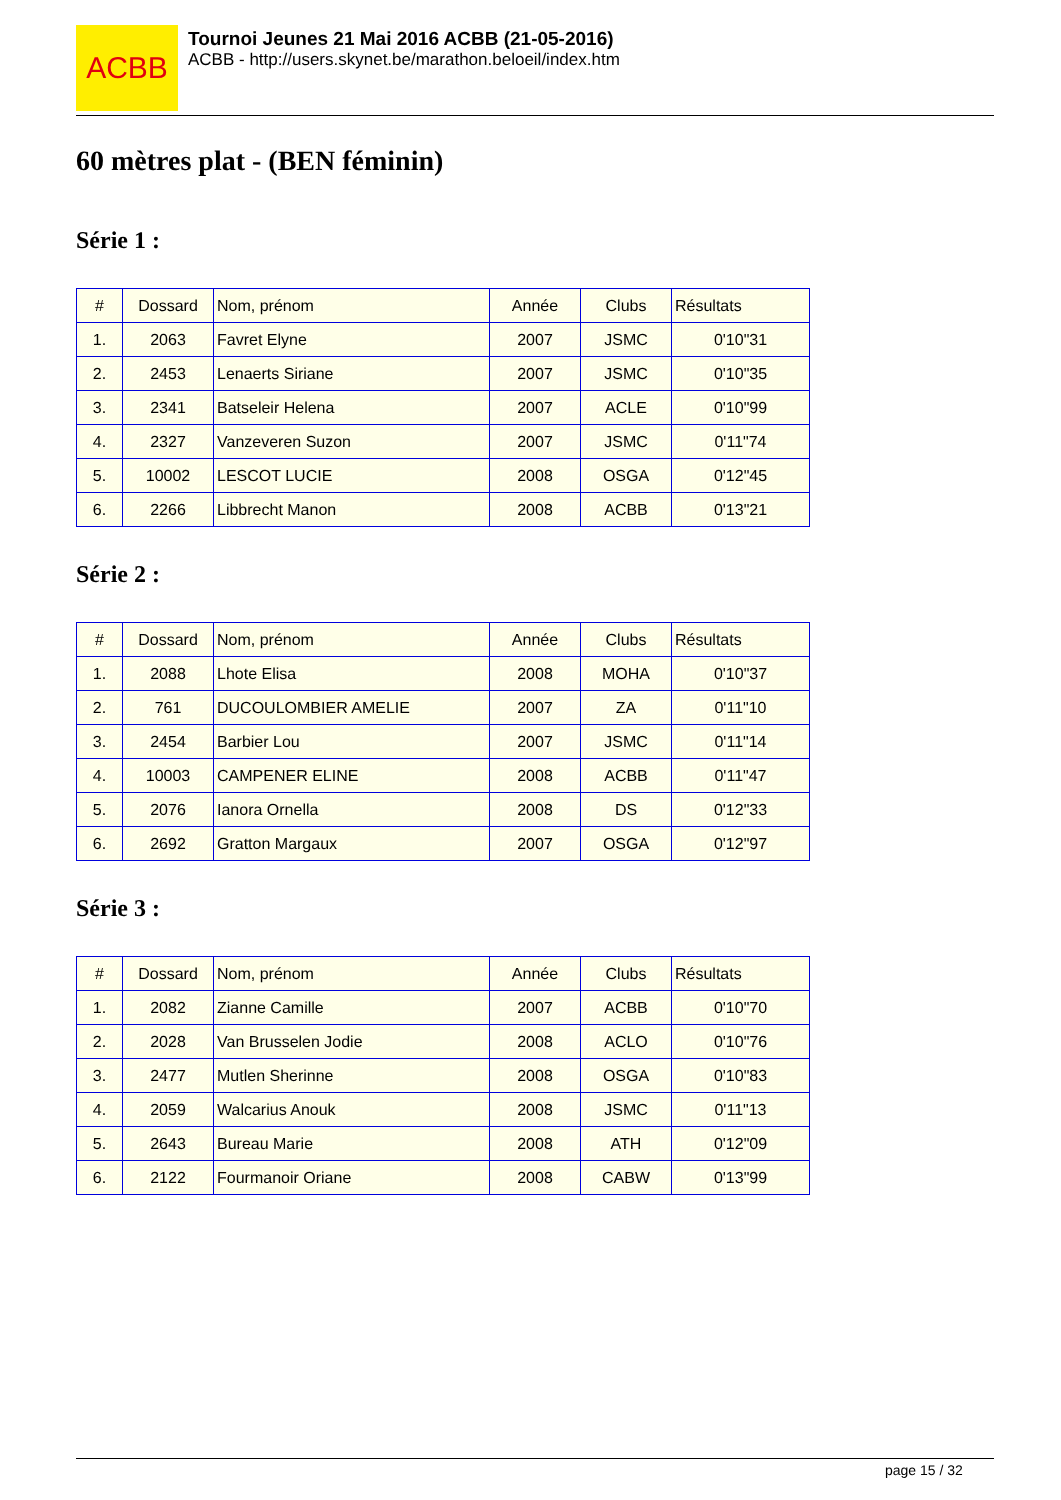ACBB
Tournoi Jeunes 21 Mai 2016 ACBB (21-05-2016)
ACBB - http://users.skynet.be/marathon.beloeil/index.htm
60 mètres plat - (BEN féminin)
Série 1 :
| # | Dossard | Nom, prénom | Année | Clubs | Résultats |
| --- | --- | --- | --- | --- | --- |
| 1. | 2063 | Favret Elyne | 2007 | JSMC | 0'10"31 |
| 2. | 2453 | Lenaerts Siriane | 2007 | JSMC | 0'10"35 |
| 3. | 2341 | Batseleir Helena | 2007 | ACLE | 0'10"99 |
| 4. | 2327 | Vanzeveren Suzon | 2007 | JSMC | 0'11"74 |
| 5. | 10002 | LESCOT LUCIE | 2008 | OSGA | 0'12"45 |
| 6. | 2266 | Libbrecht Manon | 2008 | ACBB | 0'13"21 |
Série 2 :
| # | Dossard | Nom, prénom | Année | Clubs | Résultats |
| --- | --- | --- | --- | --- | --- |
| 1. | 2088 | Lhote Elisa | 2008 | MOHA | 0'10"37 |
| 2. | 761 | DUCOULOMBIER AMELIE | 2007 | ZA | 0'11"10 |
| 3. | 2454 | Barbier Lou | 2007 | JSMC | 0'11"14 |
| 4. | 10003 | CAMPENER ELINE | 2008 | ACBB | 0'11"47 |
| 5. | 2076 | Ianora Ornella | 2008 | DS | 0'12"33 |
| 6. | 2692 | Gratton Margaux | 2007 | OSGA | 0'12"97 |
Série 3 :
| # | Dossard | Nom, prénom | Année | Clubs | Résultats |
| --- | --- | --- | --- | --- | --- |
| 1. | 2082 | Zianne Camille | 2007 | ACBB | 0'10"70 |
| 2. | 2028 | Van Brusselen Jodie | 2008 | ACLO | 0'10"76 |
| 3. | 2477 | Mutlen Sherinne | 2008 | OSGA | 0'10"83 |
| 4. | 2059 | Walcarius Anouk | 2008 | JSMC | 0'11"13 |
| 5. | 2643 | Bureau Marie | 2008 | ATH | 0'12"09 |
| 6. | 2122 | Fourmanoir Oriane | 2008 | CABW | 0'13"99 |
page 15 / 32